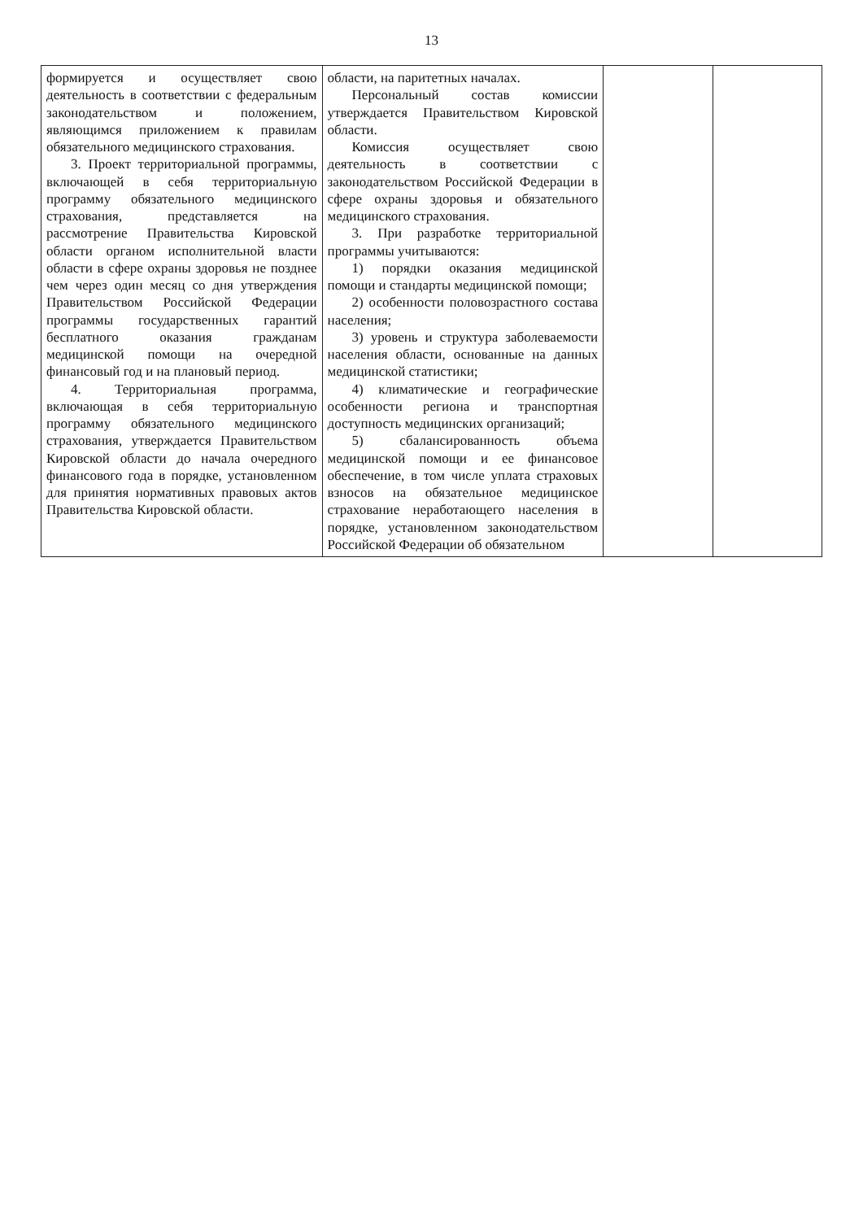13
| формируется и осуществляет свою деятельность в соответствии с федеральным законодательством и положением, являющимся приложением к правилам обязательного медицинского страхования. 3. Проект территориальной программы, включающей в себя территориальную программу обязательного медицинского страхования, представляется на рассмотрение Правительства Кировской области органом исполнительной власти области в сфере охраны здоровья не позднее чем через один месяц со дня утверждения Правительством Российской Федерации программы государственных гарантий бесплатного оказания гражданам медицинской помощи на очередной финансовый год и на плановый период. 4. Территориальная программа, включающая в себя территориальную программу обязательного медицинского страхования, утверждается Правительством Кировской области до начала очередного финансового года в порядке, установленном для принятия нормативных правовых актов Правительства Кировской области. | области, на паритетных началах. Персональный состав комиссии утверждается Правительством Кировской области. Комиссия осуществляет свою деятельность в соответствии с законодательством Российской Федерации в сфере охраны здоровья и обязательного медицинского страхования. 3. При разработке территориальной программы учитываются: 1) порядки оказания медицинской помощи и стандарты медицинской помощи; 2) особенности половозрастного состава населения; 3) уровень и структура заболеваемости населения области, основанные на данных медицинской статистики; 4) климатические и географические особенности региона и транспортная доступность медицинских организаций; 5) сбалансированность объема медицинской помощи и ее финансовое обеспечение, в том числе уплата страховых взносов на обязательное медицинское страхование неработающего населения в порядке, установленном законодательством Российской Федерации об обязательном | | |